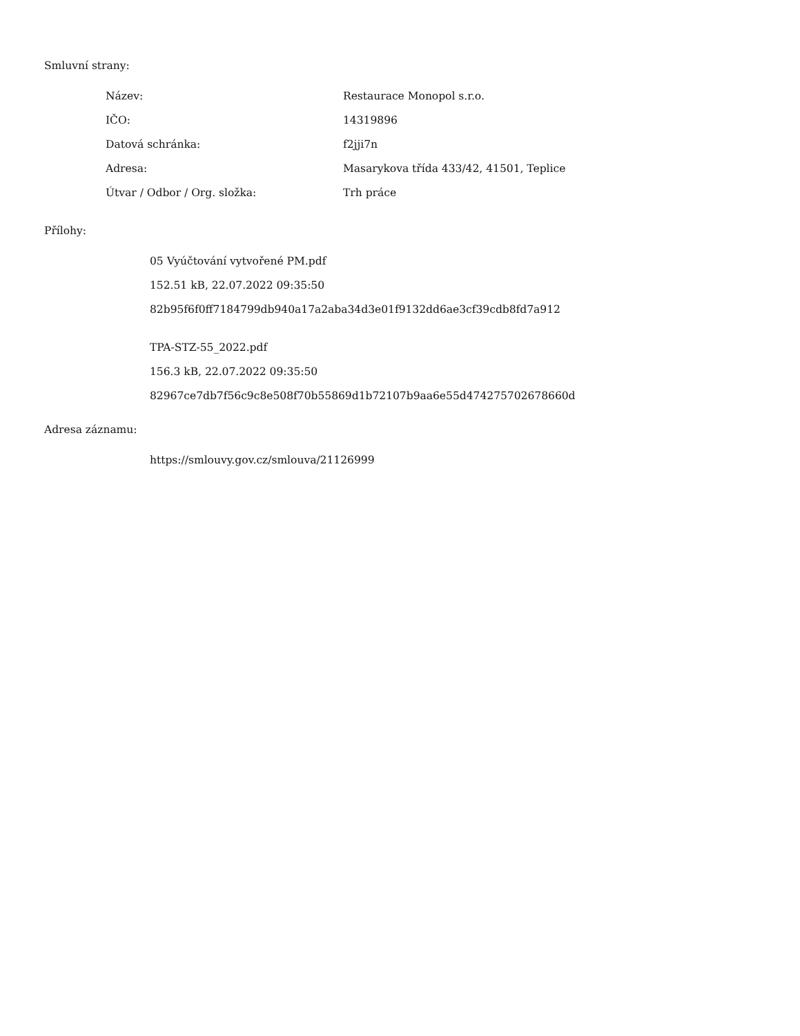Smluvní strany:
| Název: | Restaurace Monopol s.r.o. |
| IČO: | 14319896 |
| Datová schránka: | f2jji7n |
| Adresa: | Masarykova třída 433/42, 41501, Teplice |
| Útvar / Odbor / Org. složka: | Trh práce |
Přílohy:
05 Vyúčtování vytvořené PM.pdf
152.51 kB, 22.07.2022 09:35:50
82b95f6f0ff7184799db940a17a2aba34d3e01f9132dd6ae3cf39cdb8fd7a912
TPA-STZ-55_2022.pdf
156.3 kB, 22.07.2022 09:35:50
82967ce7db7f56c9c8e508f70b55869d1b72107b9aa6e55d474275702678660d
Adresa záznamu:
https://smlouvy.gov.cz/smlouva/21126999